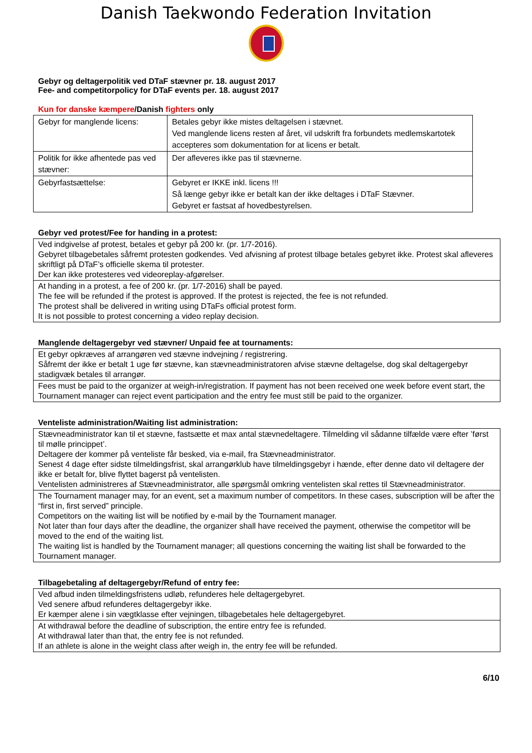Danish Taekwondo Federation Invitation
Gebyr og deltagerpolitik ved DTaF stævner pr. 18. august 2017
Fee- and competitorpolicy for DTaF events per. 18. august 2017
Kun for danske kæmpere/Danish fighters only
| Gebyr for manglende licens: | Betales gebyr ikke mistes deltagelsen i stævnet. Ved manglende licens resten af året, vil udskrift fra forbundets medlemskartotek accepteres som dokumentation for at licens er betalt. |
| Politik for ikke afhentede pas ved stævner: | Der afleveres ikke pas til stævnerne. |
| Gebyrfastsættelse: | Gebyret er IKKE inkl. licens !!! Så længe gebyr ikke er betalt kan der ikke deltages i DTaF Stævner. Gebyret er fastsat af hovedbestyrelsen. |
Gebyr ved protest/Fee for handing in a protest:
| Ved indgivelse af protest, betales et gebyr på 200 kr. (pr. 1/7-2016). Gebyret tilbagebetales såfremt protesten godkendes. Ved afvisning af protest tilbage betales gebyret ikke. Protest skal afleveres skriftligt på DTaF’s officielle skema til protester. Der kan ikke protesteres ved videoreplay-afgørelser. |
| At handing in a protest, a fee of 200 kr. (pr. 1/7-2016) shall be payed. The fee will be refunded if the protest is approved. If the protest is rejected, the fee is not refunded. The protest shall be delivered in writing using DTaFs official protest form. It is not possible to protest concerning a video replay decision. |
Manglende deltagergebyr ved stævner/ Unpaid fee at tournaments:
| Et gebyr opkræves af arrangøren ved stævne indvejning / registrering. Såfremt der ikke er betalt 1 uge før stævne, kan stævneadministratoren afvise stævne deltagelse, dog skal deltagergebyr stadigvæk betales til arrangør. |
| Fees must be paid to the organizer at weigh-in/registration. If payment has not been received one week before event start, the Tournament manager can reject event participation and the entry fee must still be paid to the organizer. |
Venteliste administration/Waiting list administration:
| Stævneadministrator kan til et stævne, fastsætte et max antal stævnedeltagere. Tilmelding vil sådanne tilfælde være efter ’først til mølle princippet’. Deltagere der kommer på venteliste får besked, via e-mail, fra Stævneadministrator. Senest 4 dage efter sidste tilmeldingsfrist, skal arrangørklub have tilmeldingsgebyr i hænde, efter denne dato vil deltagere der ikke er betalt for, blive flyttet bagerst på ventelisten. Ventelisten administreres af Stævneadministrator, alle spørgsmål omkring ventelisten skal rettes til Stævneadministrator. |
| The Tournament manager may, for an event, set a maximum number of competitors. In these cases, subscription will be after the “first in, first served” principle. Competitors on the waiting list will be notified by e-mail by the Tournament manager. Not later than four days after the deadline, the organizer shall have received the payment, otherwise the competitor will be moved to the end of the waiting list. The waiting list is handled by the Tournament manager; all questions concerning the waiting list shall be forwarded to the Tournament manager. |
Tilbagebetaling af deltagergebyr/Refund of entry fee:
| Ved afbud inden tilmeldingsfristens udløb, refunderes hele deltagergebyret. Ved senere afbud refunderes deltagergebyr ikke. Er kæmper alene i sin vægtklasse efter vejningen, tilbagebetales hele deltagergebyret. |
| At withdrawal before the deadline of subscription, the entire entry fee is refunded. At withdrawal later than that, the entry fee is not refunded. If an athlete is alone in the weight class after weigh in, the entry fee will be refunded. |
6/10